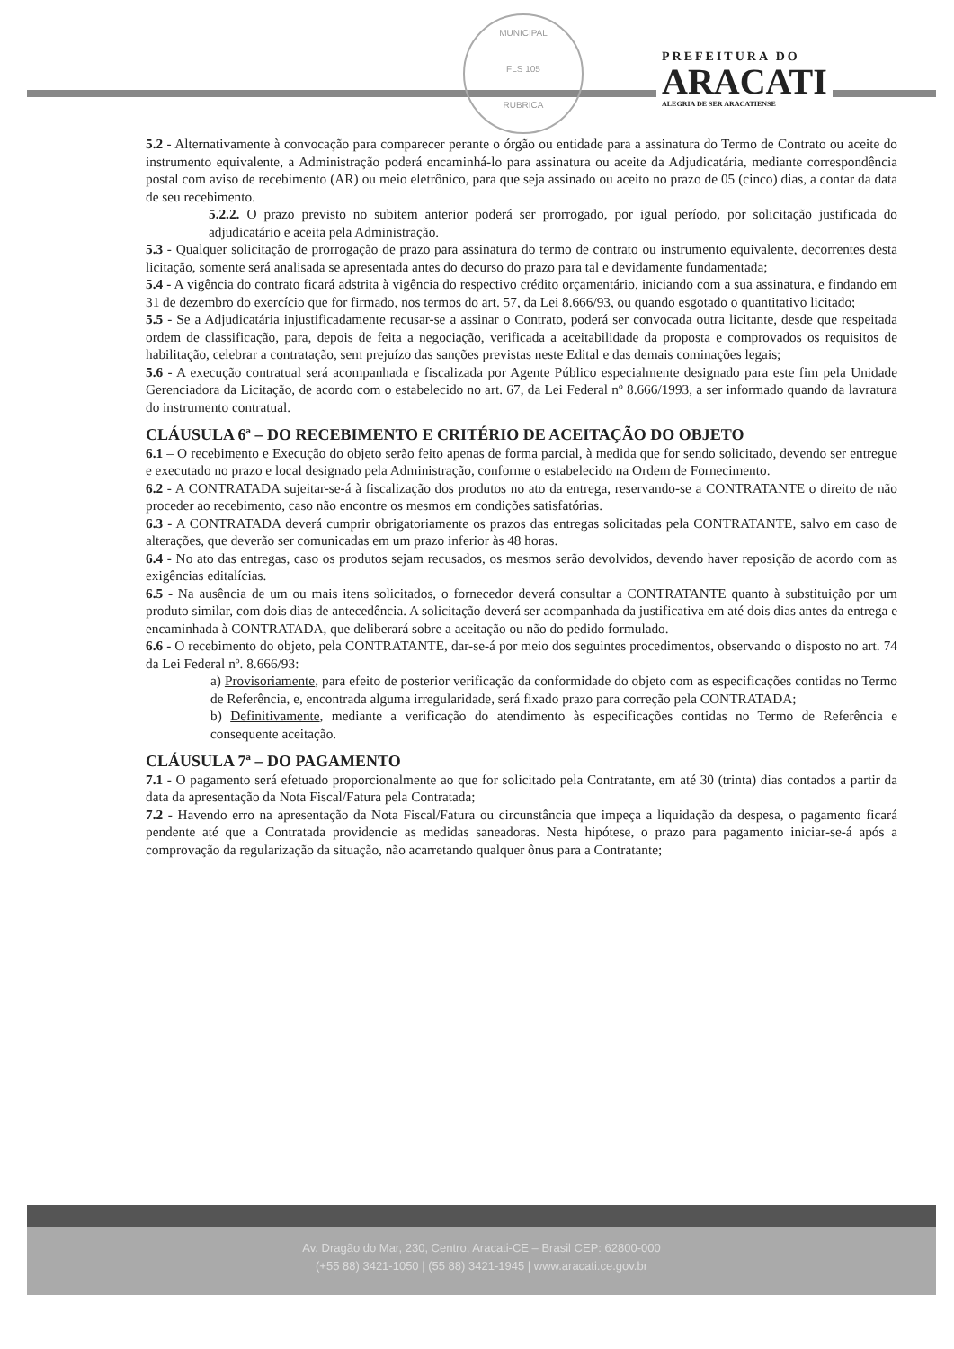MUNICIPAL
FLS 105
RUBRICA
PREFEITURA DO
ARACATI
ALEGRIA DE SER ARACATIENSE
5.2 - Alternativamente à convocação para comparecer perante o órgão ou entidade para a assinatura do Termo de Contrato ou aceite do instrumento equivalente, a Administração poderá encaminhá-lo para assinatura ou aceite da Adjudicatária, mediante correspondência postal com aviso de recebimento (AR) ou meio eletrônico, para que seja assinado ou aceito no prazo de 05 (cinco) dias, a contar da data de seu recebimento.
5.2.2. O prazo previsto no subitem anterior poderá ser prorrogado, por igual período, por solicitação justificada do adjudicatário e aceita pela Administração.
5.3 - Qualquer solicitação de prorrogação de prazo para assinatura do termo de contrato ou instrumento equivalente, decorrentes desta licitação, somente será analisada se apresentada antes do decurso do prazo para tal e devidamente fundamentada;
5.4 - A vigência do contrato ficará adstrita à vigência do respectivo crédito orçamentário, iniciando com a sua assinatura, e findando em 31 de dezembro do exercício que for firmado, nos termos do art. 57, da Lei 8.666/93, ou quando esgotado o quantitativo licitado;
5.5 - Se a Adjudicatária injustificadamente recusar-se a assinar o Contrato, poderá ser convocada outra licitante, desde que respeitada ordem de classificação, para, depois de feita a negociação, verificada a aceitabilidade da proposta e comprovados os requisitos de habilitação, celebrar a contratação, sem prejuízo das sanções previstas neste Edital e das demais cominações legais;
5.6 - A execução contratual será acompanhada e fiscalizada por Agente Público especialmente designado para este fim pela Unidade Gerenciadora da Licitação, de acordo com o estabelecido no art. 67, da Lei Federal nº 8.666/1993, a ser informado quando da lavratura do instrumento contratual.
CLÁUSULA 6ª – DO RECEBIMENTO E CRITÉRIO DE ACEITAÇÃO DO OBJETO
6.1 – O recebimento e Execução do objeto serão feito apenas de forma parcial, à medida que for sendo solicitado, devendo ser entregue e executado no prazo e local designado pela Administração, conforme o estabelecido na Ordem de Fornecimento.
6.2 - A CONTRATADA sujeitar-se-á à fiscalização dos produtos no ato da entrega, reservando-se a CONTRATANTE o direito de não proceder ao recebimento, caso não encontre os mesmos em condições satisfatórias.
6.3 - A CONTRATADA deverá cumprir obrigatoriamente os prazos das entregas solicitadas pela CONTRATANTE, salvo em caso de alterações, que deverão ser comunicadas em um prazo inferior às 48 horas.
6.4 - No ato das entregas, caso os produtos sejam recusados, os mesmos serão devolvidos, devendo haver reposição de acordo com as exigências editalícias.
6.5 - Na ausência de um ou mais itens solicitados, o fornecedor deverá consultar a CONTRATANTE quanto à substituição por um produto similar, com dois dias de antecedência. A solicitação deverá ser acompanhada da justificativa em até dois dias antes da entrega e encaminhada à CONTRATADA, que deliberará sobre a aceitação ou não do pedido formulado.
6.6 - O recebimento do objeto, pela CONTRATANTE, dar-se-á por meio dos seguintes procedimentos, observando o disposto no art. 74 da Lei Federal nº. 8.666/93:
a) Provisoriamente, para efeito de posterior verificação da conformidade do objeto com as especificações contidas no Termo de Referência, e, encontrada alguma irregularidade, será fixado prazo para correção pela CONTRATADA;
b) Definitivamente, mediante a verificação do atendimento às especificações contidas no Termo de Referência e consequente aceitação.
CLÁUSULA 7ª – DO PAGAMENTO
7.1 - O pagamento será efetuado proporcionalmente ao que for solicitado pela Contratante, em até 30 (trinta) dias contados a partir da data da apresentação da Nota Fiscal/Fatura pela Contratada;
7.2 - Havendo erro na apresentação da Nota Fiscal/Fatura ou circunstância que impeça a liquidação da despesa, o pagamento ficará pendente até que a Contratada providencie as medidas saneadoras. Nesta hipótese, o prazo para pagamento iniciar-se-á após a comprovação da regularização da situação, não acarretando qualquer ônus para a Contratante;
Av. Dragão do Mar, 230, Centro, Aracati-CE – Brasil CEP: 62800-000
(+55 88) 3421-1050 | (55 88) 3421-1945 | www.aracati.ce.gov.br